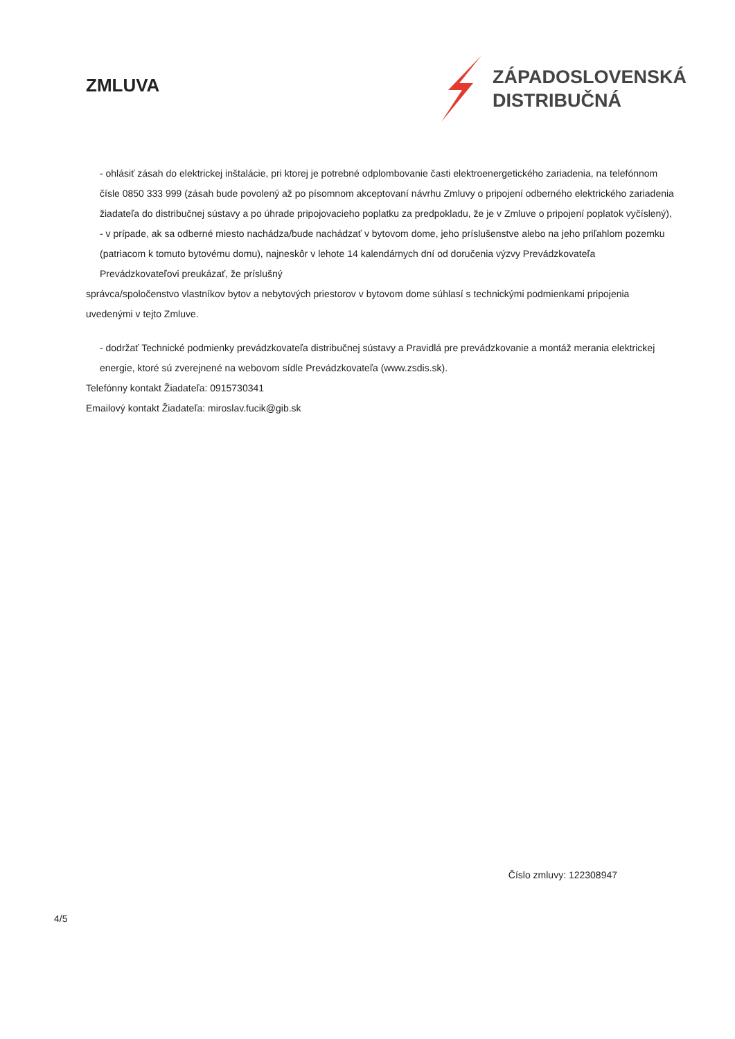ZMLUVA
ZÁPADOSLOVENSKÁ
DISTRIBUČNÁ
- ohlásiť zásah do elektrickej inštalácie, pri ktorej je potrebné odplombovanie časti elektroenergetického zariadenia, na telefónnom čísle 0850 333 999 (zásah bude povolený až po písomnom akceptovaní návrhu Zmluvy o pripojení odberného elektrického zariadenia žiadateľa do distribučnej sústavy a po úhrade pripojovacieho poplatku za predpokladu, že je v Zmluve o pripojení poplatok vyčíslený), - v prípade, ak sa odberné miesto nachádza/bude nachádzať v bytovom dome, jeho príslušenstve alebo na jeho priľahlom pozemku (patriacom k tomuto bytovému domu), najneskôr v lehote 14 kalendárnych dní od doručenia výzvy Prevádzkovateľa Prevádzkovateľovi preukázať, že príslušný
správca/spoločenstvo vlastníkov bytov a nebytových priestorov v bytovom dome súhlasí s technickými podmienkami pripojenia uvedenými v tejto Zmluve.
- dodržať Technické podmienky prevádzkovateľa distribučnej sústavy a Pravidlá pre prevádzkovanie a montáž merania elektrickej energie, ktoré sú zverejnené na webovom sídle Prevádzkovateľa (www.zsdis.sk).
Telefónny kontakt Žiadateľa: 0915730341
Emailový kontakt Žiadateľa: miroslav.fucik@gib.sk
Číslo zmluvy: 122308947
4/5